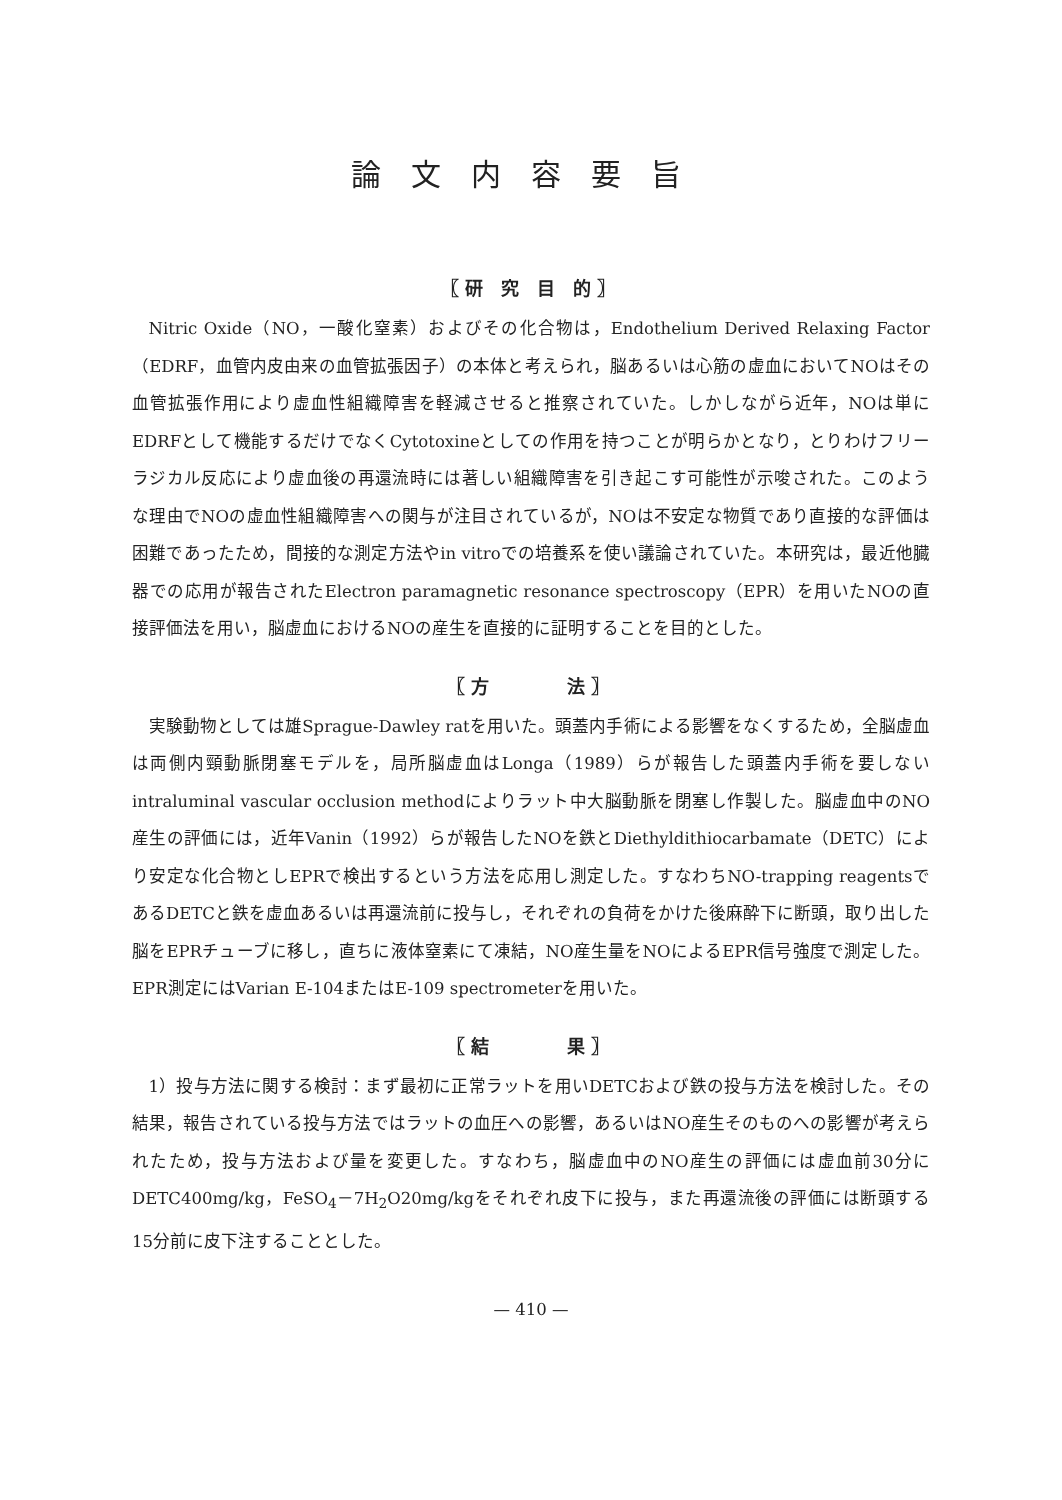論文内容要旨
〖研 究 目 的〗
Nitric Oxide（NO，一酸化窒素）およびその化合物は，Endothelium Derived Relaxing Factor（EDRF，血管内皮由来の血管拡張因子）の本体と考えられ，脳あるいは心筋の虚血においてNOはその血管拡張作用により虚血性組織障害を軽減させると推察されていた。しかしながら近年，NOは単にEDRFとして機能するだけでなくCytotoxineとしての作用を持つことが明らかとなり，とりわけフリーラジカル反応により虚血後の再還流時には著しい組織障害を引き起こす可能性が示唆された。このような理由でNOの虚血性組織障害への関与が注目されているが，NOは不安定な物質であり直接的な評価は困難であったため，間接的な測定方法やin vitroでの培養系を使い議論されていた。本研究は，最近他臓器での応用が報告されたElectron paramagnetic resonance spectroscopy（EPR）を用いたNOの直接評価法を用い，脳虚血におけるNOの産生を直接的に証明することを目的とした。
〖方　　　法〗
実験動物としては雄Sprague-Dawley ratを用いた。頭蓋内手術による影響をなくするため，全脳虚血は両側内頸動脈閉塞モデルを，局所脳虚血はLonga（1989）らが報告した頭蓋内手術を要しないintraluminal vascular occlusion methodによりラット中大脳動脈を閉塞し作製した。脳虚血中のNO産生の評価には，近年Vanin（1992）らが報告したNOを鉄とDiethyldithiocarbamate（DETC）により安定な化合物としEPRで検出するという方法を応用し測定した。すなわちNO-trapping reagentsであるDETCと鉄を虚血あるいは再還流前に投与し，それぞれの負荷をかけた後麻酔下に断頭，取り出した脳をEPRチューブに移し，直ちに液体窒素にて凍結，NO産生量をNOによるEPR信号強度で測定した。EPR測定にはVarian E-104またはE-109 spectrometerを用いた。
〖結　　　果〗
1）投与方法に関する検討：まず最初に正常ラットを用いDETCおよび鉄の投与方法を検討した。その結果，報告されている投与方法ではラットの血圧への影響，あるいはNO産生そのものへの影響が考えられたため，投与方法および量を変更した。すなわち，脳虚血中のNO産生の評価には虚血前30分にDETC400mg/kg，FeSO<sub>4</sub>－7H<sub>2</sub>O20mg/kgをそれぞれ皮下に投与，また再還流後の評価には断頭する15分前に皮下注することとした。
— 410 —